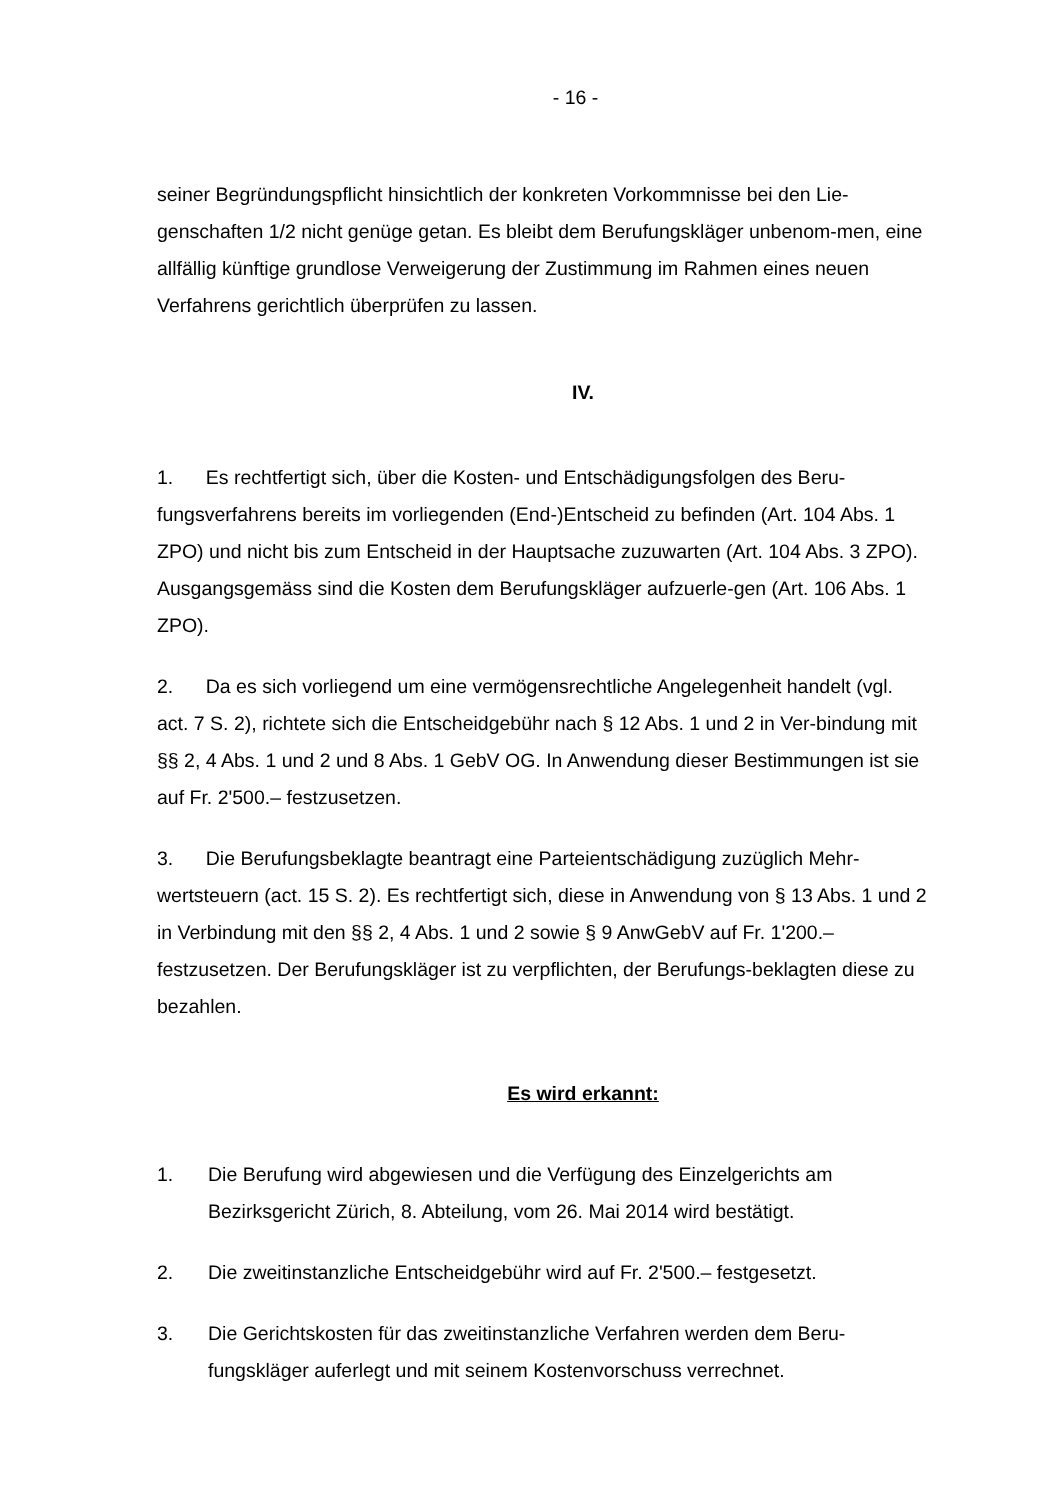- 16 -
seiner Begründungspflicht hinsichtlich der konkreten Vorkommnisse bei den Lie-genschaften 1/2 nicht genüge getan. Es bleibt dem Berufungskläger unbenom-men, eine allfällig künftige grundlose Verweigerung der Zustimmung im Rahmen eines neuen Verfahrens gerichtlich überprüfen zu lassen.
IV.
1. Es rechtfertigt sich, über die Kosten- und Entschädigungsfolgen des Beru-fungsverfahrens bereits im vorliegenden (End-)Entscheid zu befinden (Art. 104 Abs. 1 ZPO) und nicht bis zum Entscheid in der Hauptsache zuzuwarten (Art. 104 Abs. 3 ZPO). Ausgangsgemäss sind die Kosten dem Berufungskläger aufzuerle-gen (Art. 106 Abs. 1 ZPO).
2. Da es sich vorliegend um eine vermögensrechtliche Angelegenheit handelt (vgl. act. 7 S. 2), richtete sich die Entscheidgebühr nach § 12 Abs. 1 und 2 in Ver-bindung mit §§ 2, 4 Abs. 1 und 2 und 8 Abs. 1 GebV OG. In Anwendung dieser Bestimmungen ist sie auf Fr. 2'500.– festzusetzen.
3. Die Berufungsbeklagte beantragt eine Parteientschädigung zuzüglich Mehr-wertsteuern (act. 15 S. 2). Es rechtfertigt sich, diese in Anwendung von § 13 Abs. 1 und 2 in Verbindung mit den §§ 2, 4 Abs. 1 und 2 sowie § 9 AnwGebV auf Fr. 1'200.– festzusetzen. Der Berufungskläger ist zu verpflichten, der Berufungs-beklagten diese zu bezahlen.
Es wird erkannt:
1. Die Berufung wird abgewiesen und die Verfügung des Einzelgerichts am Bezirksgericht Zürich, 8. Abteilung, vom 26. Mai 2014 wird bestätigt.
2. Die zweitinstanzliche Entscheidgebühr wird auf Fr. 2'500.– festgesetzt.
3. Die Gerichtskosten für das zweitinstanzliche Verfahren werden dem Beru-fungskläger auferlegt und mit seinem Kostenvorschuss verrechnet.